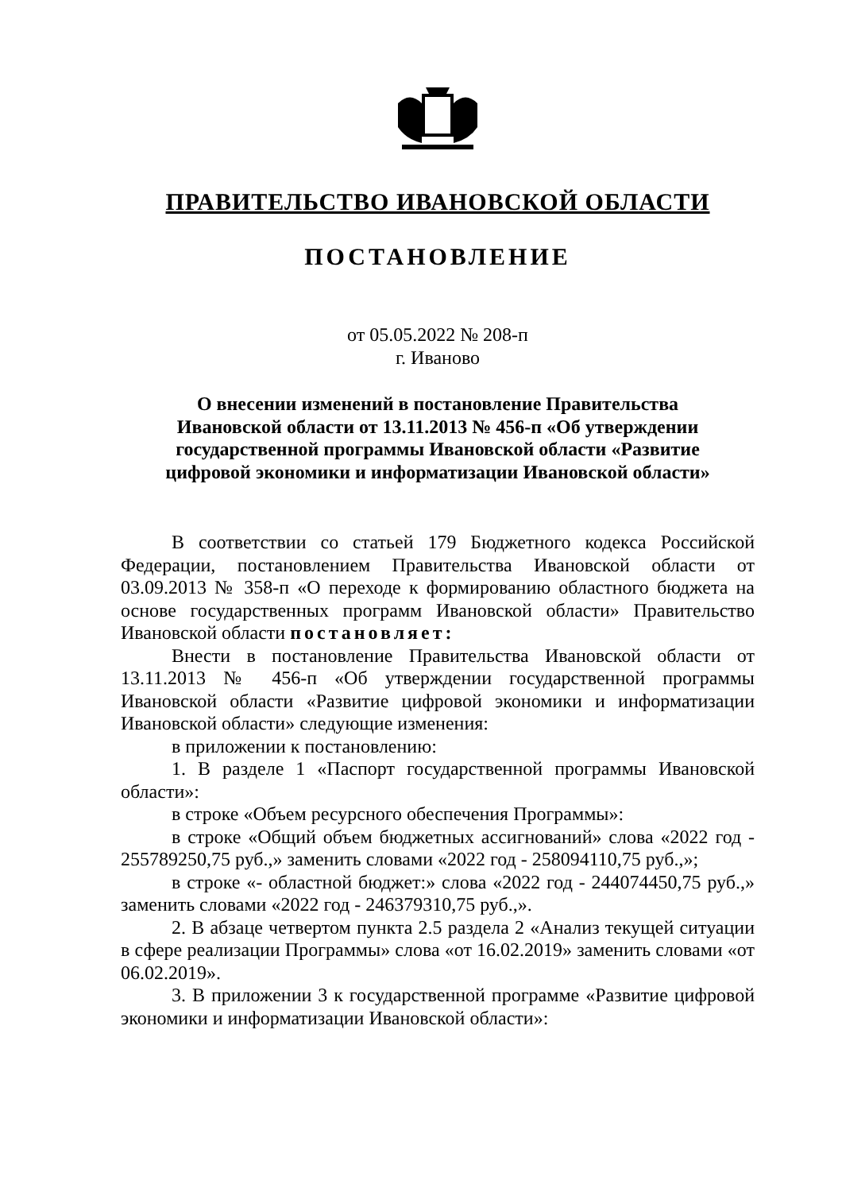ПРАВИТЕЛЬСТВО ИВАНОВСКОЙ ОБЛАСТИ
ПОСТАНОВЛЕНИЕ
от 05.05.2022 № 208-п
г. Иваново
О внесении изменений в постановление Правительства
Ивановской области от 13.11.2013 № 456-п «Об утверждении
государственной программы Ивановской области «Развитие
цифровой экономики и информатизации Ивановской области»
В соответствии со статьей 179 Бюджетного кодекса Российской Федерации, постановлением Правительства Ивановской области от 03.09.2013 № 358-п «О переходе к формированию областного бюджета на основе государственных программ Ивановской области» Правительство Ивановской области постановляет:
Внести в постановление Правительства Ивановской области от 13.11.2013 № 456-п «Об утверждении государственной программы Ивановской области «Развитие цифровой экономики и информатизации Ивановской области» следующие изменения:
в приложении к постановлению:
1. В разделе 1 «Паспорт государственной программы Ивановской области»:
в строке «Объем ресурсного обеспечения Программы»:
в строке «Общий объем бюджетных ассигнований» слова «2022 год - 255789250,75 руб.,» заменить словами «2022 год - 258094110,75 руб.,»;
в строке «- областной бюджет:» слова «2022 год - 244074450,75 руб.,» заменить словами «2022 год - 246379310,75 руб.,».
2. В абзаце четвертом пункта 2.5 раздела 2 «Анализ текущей ситуации в сфере реализации Программы» слова «от 16.02.2019» заменить словами «от 06.02.2019».
3. В приложении 3 к государственной программе «Развитие цифровой экономики и информатизации Ивановской области»: